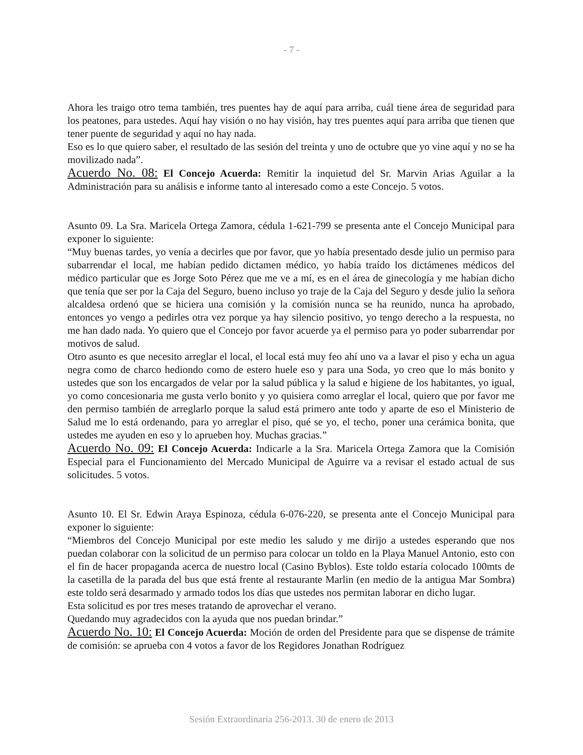- 7 -
Ahora les traigo otro tema también, tres puentes hay de aquí para arriba, cuál tiene área de seguridad para los peatones, para ustedes. Aquí hay visión o no hay visión, hay tres puentes aquí para arriba que tienen que tener puente de seguridad y aquí no hay nada.
Eso es lo que quiero saber, el resultado de las sesión del treinta y uno de octubre que yo vine aquí y no se ha movilizado nada”.
Acuerdo No. 08: El Concejo Acuerda: Remitir la inquietud del Sr. Marvin Arias Aguilar a la Administración para su análisis e informe tanto al interesado como a este Concejo. 5 votos.
Asunto 09. La Sra. Maricela Ortega Zamora, cédula 1-621-799 se presenta ante el Concejo Municipal para exponer lo siguiente:
“Muy buenas tardes, yo venía a decirles que por favor, que yo había presentado desde julio un permiso para subarrendar el local, me habían pedido dictamen médico, yo había traído los dictámenes médicos del médico particular que es Jorge Soto Pérez que me ve a mí, es en el área de ginecología y me habían dicho que tenía que ser por la Caja del Seguro, bueno incluso yo traje de la Caja del Seguro y desde julio la señora alcaldesa ordenó que se hiciera una comisión y la comisión nunca se ha reunido, nunca ha aprobado, entonces yo vengo a pedirles otra vez porque ya hay silencio positivo, yo tengo derecho a la respuesta, no me han dado nada. Yo quiero que el Concejo por favor acuerde ya el permiso para yo poder subarrendar por motivos de salud.
Otro asunto es que necesito arreglar el local, el local está muy feo ahí uno va a lavar el piso y echa un agua negra como de charco hediondo como de estero huele eso y para una Soda, yo creo que lo más bonito y ustedes que son los encargados de velar por la salud pública y la salud e higiene de los habitantes, yo igual, yo como concesionaria me gusta verlo bonito y yo quisiera como arreglar el local, quiero que por favor me den permiso también de arreglarlo porque la salud está primero ante todo y aparte de eso el Ministerio de Salud me lo está ordenando, para yo arreglar el piso, qué se yo, el techo, poner una cerámica bonita, que ustedes me ayuden en eso y lo aprueben hoy. Muchas gracias.”
Acuerdo No. 09: El Concejo Acuerda: Indicarle a la Sra. Maricela Ortega Zamora que la Comisión Especial para el Funcionamiento del Mercado Municipal de Aguirre va a revisar el estado actual de sus solicitudes. 5 votos.
Asunto 10. El Sr. Edwin Araya Espinoza, cédula 6-076-220, se presenta ante el Concejo Municipal para exponer lo siguiente:
“Miembros del Concejo Municipal por este medio les saludo y me dirijo a ustedes esperando que nos puedan colaborar con la solicitud de un permiso para colocar un toldo en la Playa Manuel Antonio, esto con el fin de hacer propaganda acerca de nuestro local (Casino Byblos). Este toldo estaría colocado 100mts de la casetilla de la parada del bus que está frente al restaurante Marlin (en medio de la antigua Mar Sombra) este toldo será desarmado y armado todos los días que ustedes nos permitan laborar en dicho lugar.
Esta solicitud es por tres meses tratando de aprovechar el verano.
Quedando muy agradecidos con la ayuda que nos puedan brindar.”
Acuerdo No. 10: El Concejo Acuerda: Moción de orden del Presidente para que se dispense de trámite de comisión: se aprueba con 4 votos a favor de los Regidores Jonathan Rodríguez
Sesión Extraordinaria 256-2013. 30 de enero de 2013